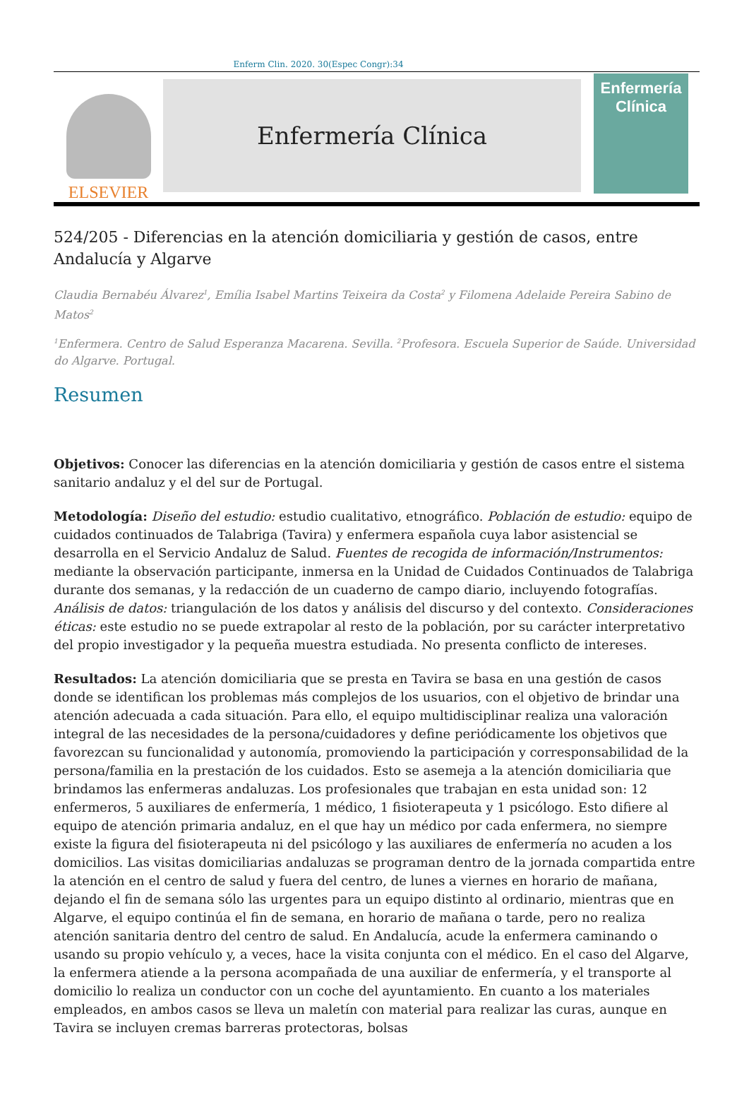Enferm Clin. 2020. 30(Espec Congr):34
ELSEVIER
Enfermería Clínica
Enfermería
Clínica
524/205 - Diferencias en la atención domiciliaria y gestión de casos, entre Andalucía y Algarve
Claudia Bernabéu Álvarez<sup>1</sup>, Emília Isabel Martins Teixeira da Costa<sup>2</sup> y Filomena Adelaide Pereira Sabino de Matos<sup>2</sup>
<sup>1</sup> Enfermera. Centro de Salud Esperanza Macarena. Sevilla. <sup>2</sup>Profesora. Escuela Superior de Saúde. Universidad do Algarve. Portugal.
Resumen
Objetivos: Conocer las diferencias en la atención domiciliaria y gestión de casos entre el sistema sanitario andaluz y el del sur de Portugal.
Metodología: Diseño del estudio: estudio cualitativo, etnográfico. Población de estudio: equipo de cuidados continuados de Talabriga (Tavira) y enfermera española cuya labor asistencial se desarrolla en el Servicio Andaluz de Salud. Fuentes de recogida de información/Instrumentos: mediante la observación participante, inmersa en la Unidad de Cuidados Continuados de Talabriga durante dos semanas, y la redacción de un cuaderno de campo diario, incluyendo fotografías. Análisis de datos: triangulación de los datos y análisis del discurso y del contexto. Consideraciones éticas: este estudio no se puede extrapolar al resto de la población, por su carácter interpretativo del propio investigador y la pequeña muestra estudiada. No presenta conflicto de intereses.
Resultados: La atención domiciliaria que se presta en Tavira se basa en una gestión de casos donde se identifican los problemas más complejos de los usuarios, con el objetivo de brindar una atención adecuada a cada situación. Para ello, el equipo multidisciplinar realiza una valoración integral de las necesidades de la persona/cuidadores y define periódicamente los objetivos que favorezcan su funcionalidad y autonomía, promoviendo la participación y corresponsabilidad de la persona/familia en la prestación de los cuidados. Esto se asemeja a la atención domiciliaria que brindamos las enfermeras andaluzas. Los profesionales que trabajan en esta unidad son: 12 enfermeros, 5 auxiliares de enfermería, 1 médico, 1 fisioterapeuta y 1 psicólogo. Esto difiere al equipo de atención primaria andaluz, en el que hay un médico por cada enfermera, no siempre existe la figura del fisioterapeuta ni del psicólogo y las auxiliares de enfermería no acuden a los domicilios. Las visitas domiciliarias andaluzas se programan dentro de la jornada compartida entre la atención en el centro de salud y fuera del centro, de lunes a viernes en horario de mañana, dejando el fin de semana sólo las urgentes para un equipo distinto al ordinario, mientras que en Algarve, el equipo continúa el fin de semana, en horario de mañana o tarde, pero no realiza atención sanitaria dentro del centro de salud. En Andalucía, acude la enfermera caminando o usando su propio vehículo y, a veces, hace la visita conjunta con el médico. En el caso del Algarve, la enfermera atiende a la persona acompañada de una auxiliar de enfermería, y el transporte al domicilio lo realiza un conductor con un coche del ayuntamiento. En cuanto a los materiales empleados, en ambos casos se lleva un maletín con material para realizar las curas, aunque en Tavira se incluyen cremas barreras protectoras, bolsas